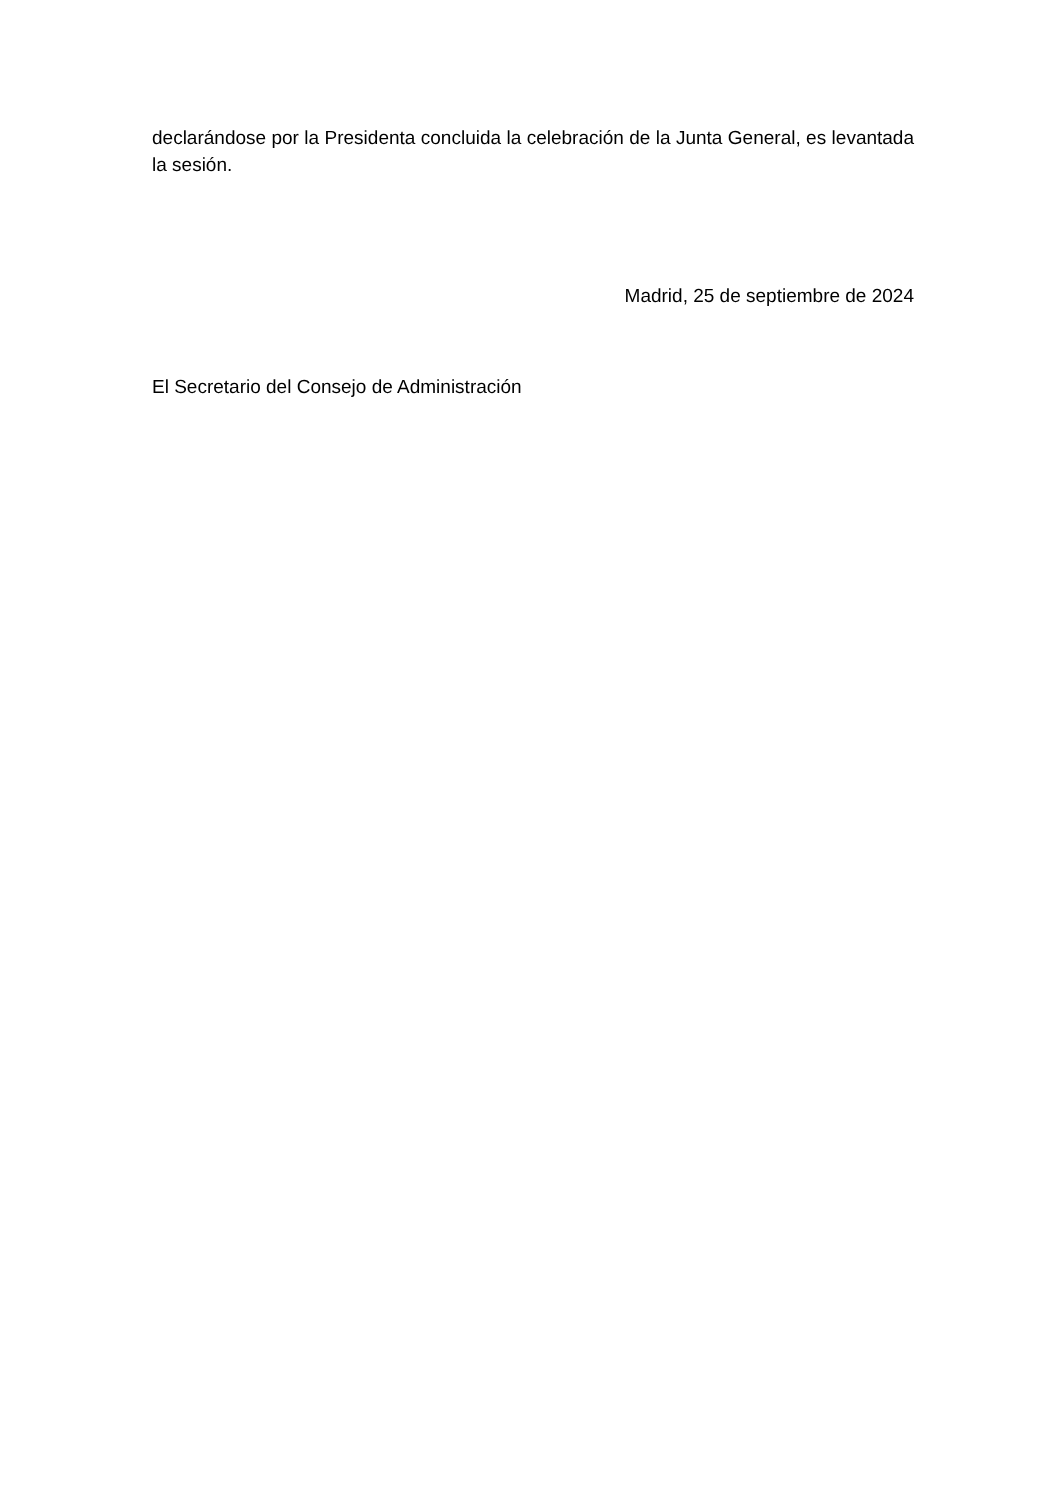declarándose por la Presidenta concluida la celebración de la Junta General, es levantada la sesión.
Madrid, 25 de septiembre de 2024
El Secretario del Consejo de Administración